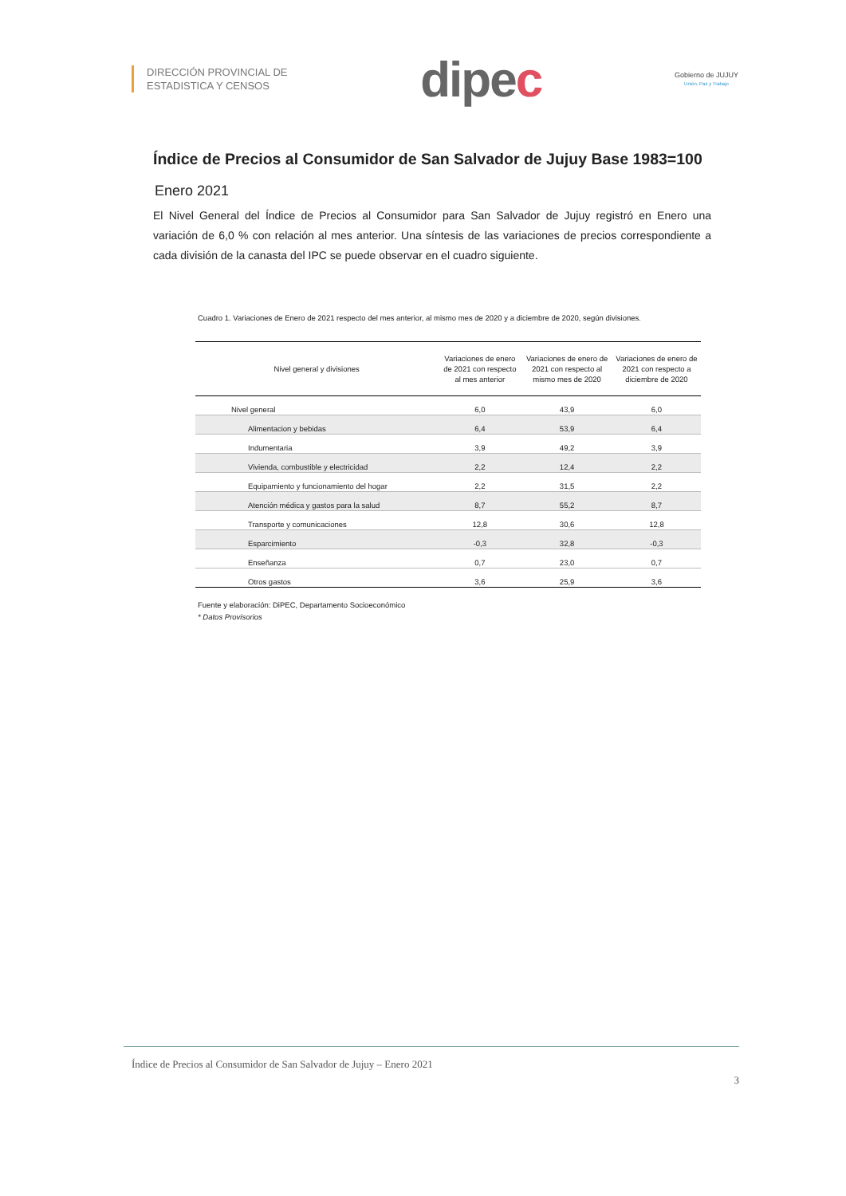DIRECCIÓN PROVINCIAL DE
ESTADISTICA Y CENSOS
dipec
Gobierno de JUJUY
Unión, Paz y Trabajo
Índice de Precios al Consumidor de San Salvador de Jujuy Base 1983=100
Enero 2021
El Nivel General del Índice de Precios al Consumidor para San Salvador de Jujuy registró en Enero una variación de 6,0 % con relación al mes anterior. Una síntesis de las variaciones de precios correspondiente a cada división de la canasta del IPC se puede observar en el cuadro siguiente.
Cuadro 1. Variaciones de Enero de 2021 respecto del mes anterior, al mismo mes de 2020 y a diciembre de 2020, según divisiones.
| Nivel general y divisiones | Variaciones de enero de 2021 con respecto al mes anterior | Variaciones de enero de 2021 con respecto al mismo mes de 2020 | Variaciones de enero de 2021 con respecto a diciembre de 2020 |
| --- | --- | --- | --- |
| Nivel general | 6,0 | 43,9 | 6,0 |
| Alimentacion y bebidas | 6,4 | 53,9 | 6,4 |
| Indumentaria | 3,9 | 49,2 | 3,9 |
| Vivienda, combustible y electricidad | 2,2 | 12,4 | 2,2 |
| Equipamiento y funcionamiento del hogar | 2,2 | 31,5 | 2,2 |
| Atención médica y gastos para la salud | 8,7 | 55,2 | 8,7 |
| Transporte y comunicaciones | 12,8 | 30,6 | 12,8 |
| Esparcimiento | -0,3 | 32,8 | -0,3 |
| Enseñanza | 0,7 | 23,0 | 0,7 |
| Otros gastos | 3,6 | 25,9 | 3,6 |
Fuente y elaboración: DiPEC, Departamento Socioeconómico
* Datos Provisorios
Índice de Precios al Consumidor de San Salvador de Jujuy – Enero 2021
3